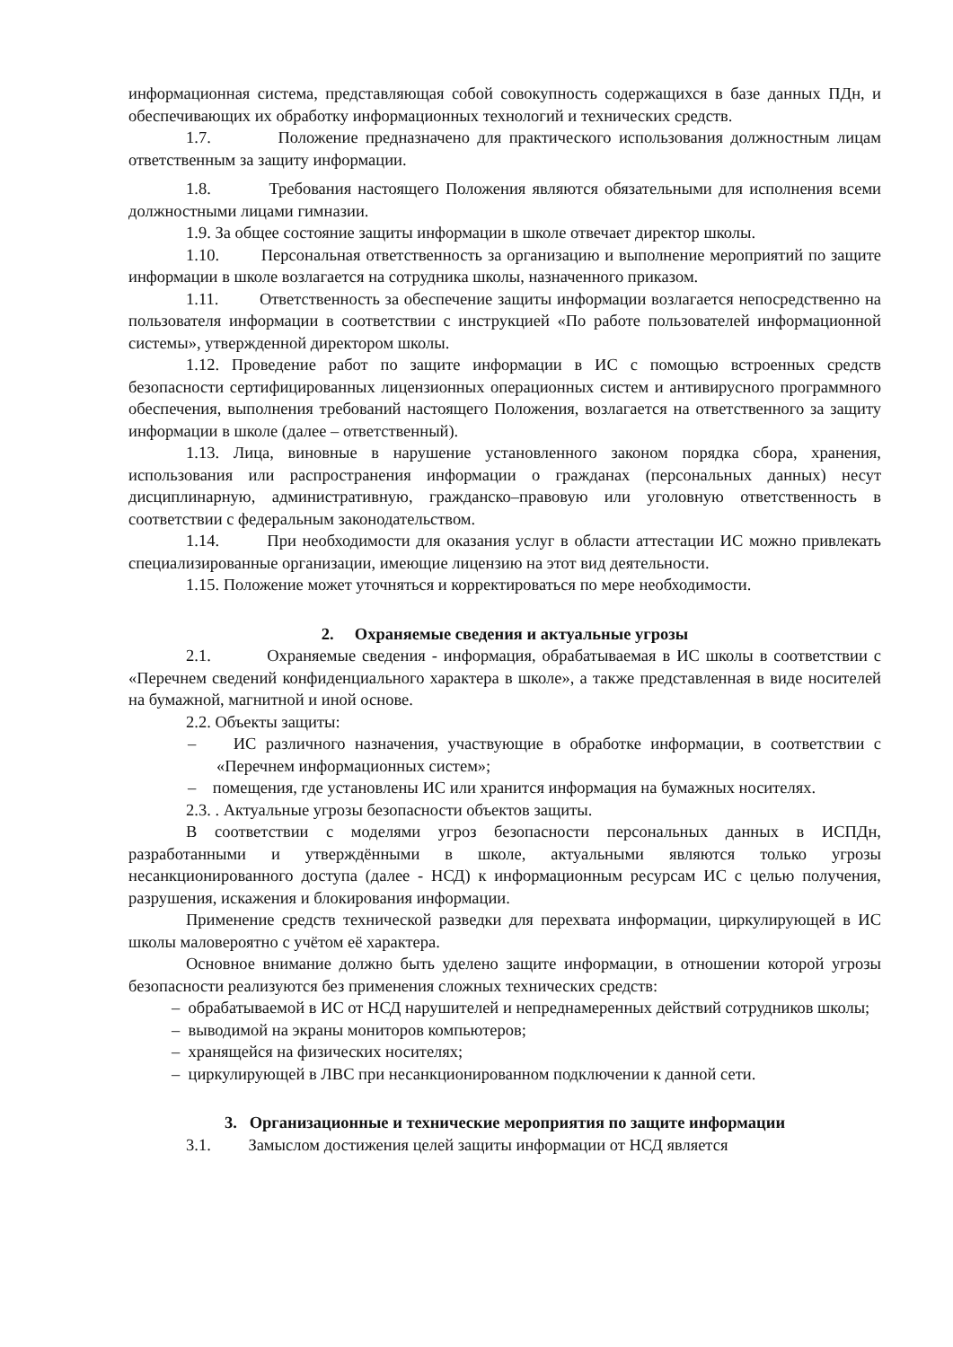информационная система, представляющая собой совокупность содержащихся в базе данных ПДн, и обеспечивающих их обработку информационных технологий и технических средств.
1.7. Положение предназначено для практического использования должностным лицам ответственным за защиту информации.
1.8. Требования настоящего Положения являются обязательными для исполнения всеми должностными лицами гимназии.
1.9. За общее состояние защиты информации в школе отвечает директор школы.
1.10. Персональная ответственность за организацию и выполнение мероприятий по защите информации в школе возлагается на сотрудника школы, назначенного приказом.
1.11. Ответственность за обеспечение защиты информации возлагается непосредственно на пользователя информации в соответствии с инструкцией «По работе пользователей информационной системы», утвержденной директором школы.
1.12. Проведение работ по защите информации в ИС с помощью встроенных средств безопасности сертифицированных лицензионных операционных систем и антивирусного программного обеспечения, выполнения требований настоящего Положения, возлагается на ответственного за защиту информации в школе (далее – ответственный).
1.13. Лица, виновные в нарушение установленного законом порядка сбора, хранения, использования или распространения информации о гражданах (персональных данных) несут дисциплинарную, административную, гражданско–правовую или уголовную ответственность в соответствии с федеральным законодательством.
1.14. При необходимости для оказания услуг в области аттестации ИС можно привлекать специализированные организации, имеющие лицензию на этот вид деятельности.
1.15. Положение может уточняться и корректироваться по мере необходимости.
2. Охраняемые сведения и актуальные угрозы
2.1. Охраняемые сведения - информация, обрабатываемая в ИС школы в соответствии с «Перечнем сведений конфиденциального характера в школе», а также представленная в виде носителей на бумажной, магнитной и иной основе.
2.2. Объекты защиты:
– ИС различного назначения, участвующие в обработке информации, в соответствии с «Перечнем информационных систем»;
– помещения, где установлены ИС или хранится информация на бумажных носителях.
2.3. . Актуальные угрозы безопасности объектов защиты.
В соответствии с моделями угроз безопасности персональных данных в ИСПДн, разработанными и утверждёнными в школе, актуальными являются только угрозы несанкционированного доступа (далее - НСД) к информационным ресурсам ИС с целью получения, разрушения, искажения и блокирования информации.
Применение средств технической разведки для перехвата информации, циркулирующей в ИС школы маловероятно с учётом её характера.
Основное внимание должно быть уделено защите информации, в отношении которой угрозы безопасности реализуются без применения сложных технических средств:
– обрабатываемой в ИС от НСД нарушителей и непреднамеренных действий сотрудников школы;
– выводимой на экраны мониторов компьютеров;
– хранящейся на физических носителях;
– циркулирующей в ЛВС при несанкционированном подключении к данной сети.
3. Организационные и технические мероприятия по защите информации
3.1. Замыслом достижения целей защиты информации от НСД является